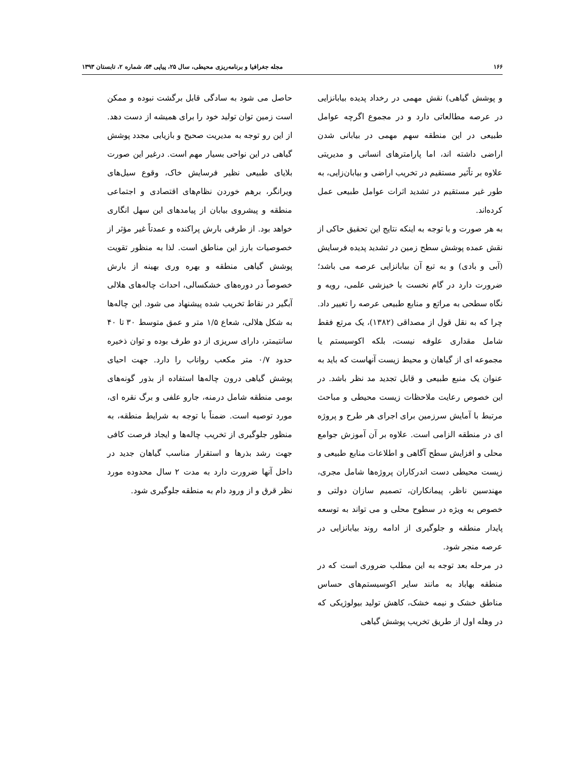۱۶۶ مجله جغرافیا و برنامه‌ریزی محیطی، سال ۲۵، پیاپی ۵۴، شماره ۲، تابستان ۱۳۹۳
و پوشش گیاهی) نقش مهمی در رخداد پدیده بیابانزایی در عرصه مطالعاتی دارد و در مجموع اگرچه عوامل طبیعی در این منطقه سهم مهمی در بیابانی شدن اراضی داشته اند، اما پارامترهای انسانی و مدیریتی علاوه بر تاًثیر مستقیم در تخریب اراضی و بیابان‌زایی، به طور غیر مستقیم در تشدید اثرات عوامل طبیعی عمل کرده‌اند.
به هر صورت و با توجه به اینکه نتایج این تحقیق حاکی از نقش عمده پوشش سطح زمین در تشدید پدیده فرسایش (آبی و بادی) و به تبع آن بیابانزایی عرصه می باشد؛ ضرورت دارد در گام نخست با خیزشی علمی، رویه و نگاه سطحی به مراتع و منابع طبیعی عرصه را تغییر داد. چرا که به نقل قول از مصداقی (۱۳۸۲)، یک مرتع فقط شامل مقداری علوفه نیست، بلکه اکوسیستم یا مجموعه ای از گیاهان و محیط زیست آنهاست که باید به عنوان یک منبع طبیعی و قابل تجدید مد نظر باشد. در این خصوص رعایت ملاحظات زیست محیطی و مباحث مرتبط با آمایش سرزمین برای اجرای هر طرح و پروژه ای در منطقه الزامی است. علاوه بر آن آموزش جوامع محلی و افزایش سطح آگاهی و اطلاعات منابع طبیعی و زیست محیطی دست اندرکاران پروژه‌ها شامل مجری، مهندسین ناظر، پیمانکاران، تصمیم سازان دولتی و خصوص به ویژه در سطوح محلی و می تواند به توسعه پایدار منطقه و جلوگیری از ادامه روند بیابانزایی در عرصه منجر شود.
در مرحله بعد توجه به این مطلب ضروری است که در منطقه بهاباد به مانند سایر اکوسیستم‌های حساس مناطق خشک و نیمه خشک، کاهش تولید بیولوژیکی که در وهله اول از طریق تخریب پوشش گیاهی
حاصل می شود به سادگی قابل برگشت نبوده و ممکن است زمین توان تولید خود را برای همیشه از دست دهد. از این رو توجه به مدیریت صحیح و بازیابی مجدد پوشش گیاهی در این نواحی بسیار مهم است. درغیر این صورت بلایای طبیعی نظیر فرسایش خاک، وقوع سیل‌های ویرانگر، برهم خوردن نظام‌های اقتصادی و اجتماعی منطقه و پیشروی بیابان از پیامدهای این سهل انگاری خواهد بود. از طرفی بارش پراکنده و عمدتاً غیر مؤثر از خصوصیات بارز این مناطق است. لذا به منظور تقویت پوشش گیاهی منطقه و بهره وری بهینه از بارش خصوصاً در دوره‌های خشکسالی، احداث چاله‌های هلالی آبگیر در نقاط تخریب شده پیشنهاد می شود. این چاله‌ها به شکل هلالی، شعاع ۱/۵ متر و عمق متوسط ۳۰ تا ۴۰ سانتیمتر، دارای سریزی از دو طرف بوده و توان ذخیره حدود ۰/۷ متر مکعب رواناب را دارد. جهت احیای پوشش گیاهی درون چاله‌ها استفاده از بذور گونه‌های بومی منطقه شامل درمنه، جارو علفی و برگ نقره ای، مورد توصیه است. ضمناً با توجه به شرایط منطقه، به منظور جلوگیری از تخریب چاله‌ها و ایجاد فرصت کافی جهت رشد بذرها و استقرار مناسب گیاهان جدید در داخل آنها ضرورت دارد به مدت ۲ سال محدوده مورد نظر قرق و از ورود دام به منطقه جلوگیری شود.